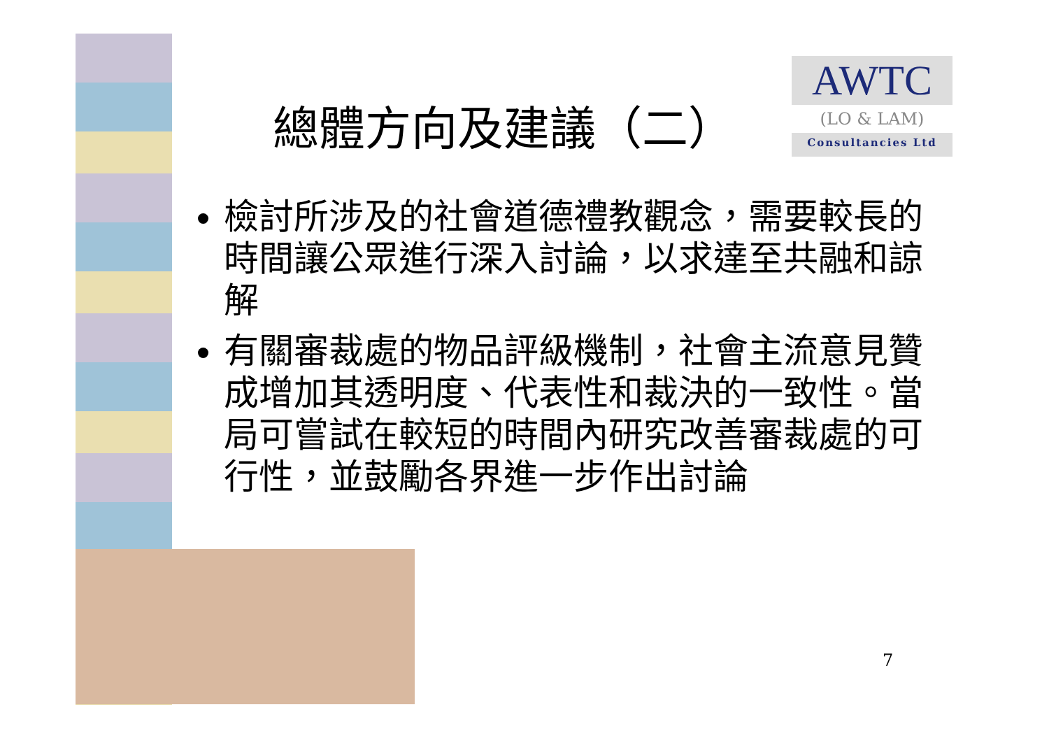總體方向及建議（二）
AWTC
(LO & LAM)
Consultancies Ltd
檢討所涉及的社會道德禮教觀念，需要較長的時間讓公眾進行深入討論，以求達至共融和諒解
有關審裁處的物品評級機制，社會主流意見贊成增加其透明度、代表性和裁決的一致性。當局可嘗試在較短的時間內研究改善審裁處的可行性，並鼓勵各界進一步作出討論
7